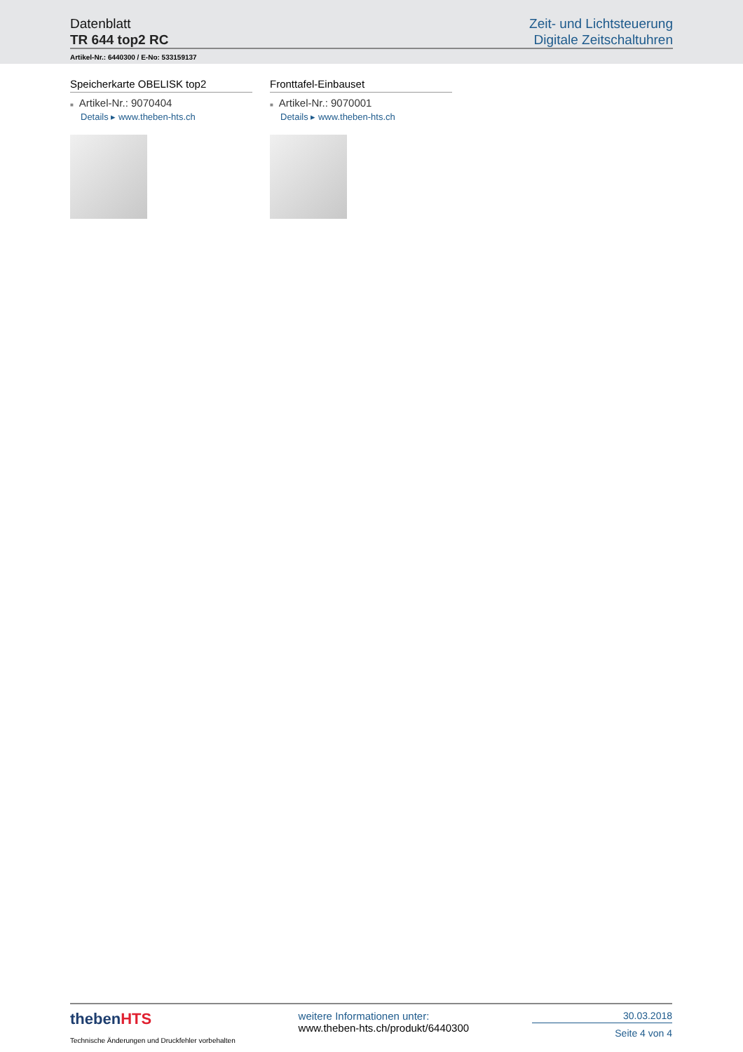Datenblatt
TR 644 top2 RC
Zeit- und Lichtsteuerung
Digitale Zeitschaltuhren
Artikel-Nr.: 6440300 / E-No: 533159137
Speicherkarte OBELISK top2
■ Artikel-Nr.: 9070404
Details ▸ www.theben-hts.ch
Fronttafel-Einbauset
■ Artikel-Nr.: 9070001
Details ▸ www.theben-hts.ch
thebenHTS
Technische Änderungen und Druckfehler vorbehalten
weitere Informationen unter:
www.theben-hts.ch/produkt/6440300
30.03.2018
Seite 4 von 4